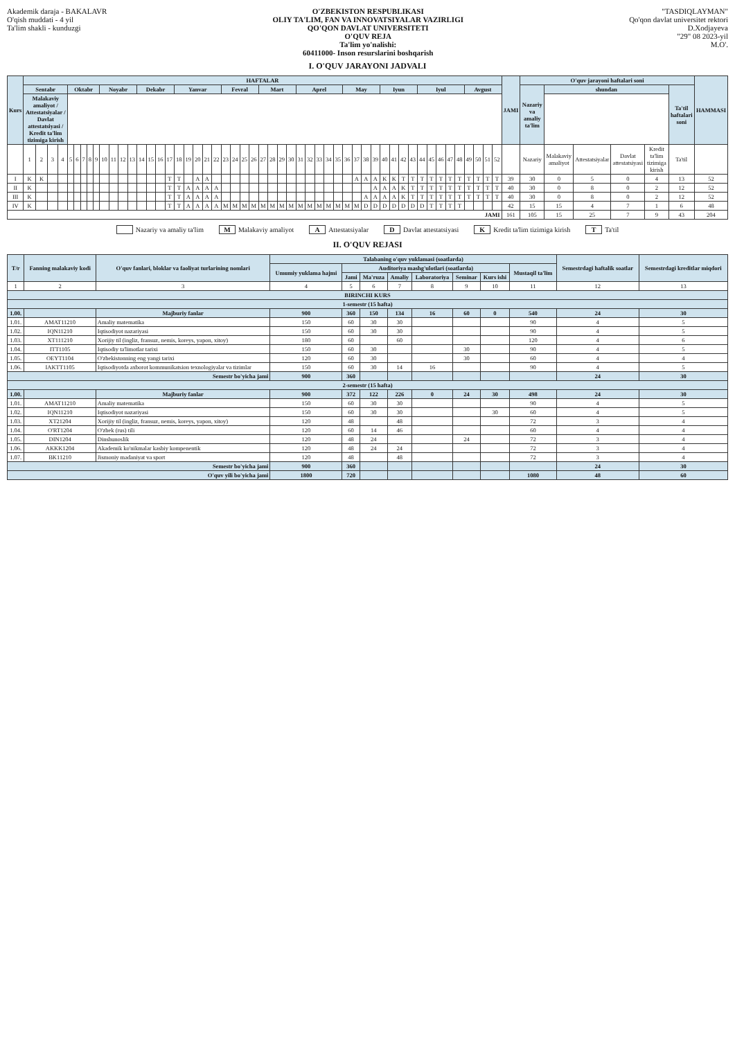Akademik daraja - BAKALAVR
O'qish muddati - 4 yil
Ta'lim shakli - kunduzgi
O'ZBEKISTON RESPUBLIKASI
OLIY TA'LIM, FAN VA INNOVATSIYALAR VAZIRLIGI
QO'QON DAVLAT UNIVERSITETI
O'QUV REJA
Ta'lim yo'nalishi:
60411000- Inson resurslarini boshqarish
"TASDIQLAYMAN"
Qo'qon davlat universitet rektori
D.Xodjayeva
"29" 08 2023-yil
M.O'.
I. O'QUV JARAYONI JADVALI
| Kurs | HAFTALAR | | | | | | | | | | | | | | | | | | | | | | | | | | | | | | | | | | | | | | | | | | | | | | | | | | | | JAMI | O'quv jarayoni haftalari soni | | | | | | HAMMASI |
| --- | --- | --- | --- | --- | --- | --- | --- | --- | --- | --- | --- | --- | --- | --- | --- | --- | --- | --- | --- | --- | --- | --- | --- | --- | --- | --- | --- | --- | --- | --- | --- | --- | --- | --- | --- | --- | --- | --- | --- | --- | --- | --- | --- | --- | --- | --- | --- | --- | --- | --- | --- | --- | --- | --- | --- | --- | --- | --- | --- | --- |
| | Sentabr | | | | Oktabr | | | | | Noyabr | | | | Dekabr | | | | Yanvar | | | | | Fevral | | | | Mart | | | | Aprel | | | | | May | | | | Iyun | | | | Iyul | | | | | Avgust | | | | | Nazariy va amaliy ta'lim | shundan | | | | Ta'til haftalari soni | |
| | Malakaviy amaliyot / Attestatsiyalar / Davlat attestatsiyasi / Kredit ta'lim tizimiga kirish | | | | | | | | | | | | | | | | | | | | | | | | | | | | | | | | | | | | | | | | | | | | | | | | | | | | | | | | | | | |
| | 1 | 2 | 3 | 4 | 5 | 6 | 7 | 8 | 9 | 10 | 11 | 12 | 13 | 14 | 15 | 16 | 17 | 18 | 19 | 20 | 21 | 22 | 23 | 24 | 25 | 26 | 27 | 28 | 29 | 30 | 31 | 32 | 33 | 34 | 35 | 36 | 37 | 38 | 39 | 40 | 41 | 42 | 43 | 44 | 45 | 46 | 47 | 48 | 49 | 50 | 51 | 52 | | Nazariy | Malakaviy amaliyot | Attestatsiyalar | Davlat attestatsiyasi | Kredit ta'lim tizimiga kirish | Ta'til | |
| I | K | K | | | | | | | | | | | | | | | T | T | | A | A | | | | | | | | | | | | | | | | A | A | A | K | K | T | T | T | T | T | T | T | T | T | T | T | 39 | 30 | 0 | 5 | 0 | 4 | 13 | 52 |
| II | K | | | | | | | | | | | | | | | | T | T | A | A | A | A | | | | | | | | | | | | | | | | | A | A | A | K | T | T | T | T | T | T | T | T | T | T | 40 | 30 | 0 | 8 | 0 | 2 | 12 | 52 |
| III | K | | | | | | | | | | | | | | | | T | T | A | A | A | A | | | | | | | | | | | | | | | | A | A | A | A | K | T | T | T | T | T | T | T | T | T | T | 40 | 30 | 0 | 8 | 0 | 2 | 12 | 52 |
| IV | K | | | | | | | | | | | | | | | | T | T | A | A | A | A | M | M | M | M | M | M | M | M | M | M | M | M | M | M | M | D | D | D | D | D | D | D | T | T | T | T | | | | | 42 | 15 | 15 | 4 | 7 | 1 | 6 | 48 |
| JAMI | | | | | | | | | | | | | | | | | | | | | | | | | | | | | | | | | | | | | | | | | | | | | | | | | | | | | 161 | 105 | 15 | 25 | 7 | 9 | 43 | 204 |
Nazariy va amaliy ta'lim M Malakaviy amaliyot A Attestatsiyalar D Davlat attestatsiyasi K Kredit ta'lim tizimiga kirish T Ta'til
II. O'QUV REJASI
| T/r | Fanning malakaviy kodi | O'quv fanlari, bloklar va faoliyat turlarining nomlari | Talabaning o'quv yuklamasi (soatlarda) | | | | | | | | Semestrdagi haftalik soatlar | Semestrdagi kreditlar miqdori |
| --- | --- | --- | --- | --- | --- | --- | --- | --- | --- | --- | --- | --- |
| | | | Umumiy yuklama hajmi | Auditoriya mashg'ulotlari (soatlarda) | | | | | | Mustaqil ta'lim | | |
| | | | | Jami | Ma'ruza | Amaliy | Laboratoriya | Seminar | Kurs ishi | | | |
| 1 | 2 | 3 | 4 | 5 | 6 | 7 | 8 | 9 | 10 | 11 | 12 | 13 |
| BIRINCHI KURS | | | | | | | | | | | | |
| 1-semestr (15 hafta) | | | | | | | | | | | | |
| 1.00. | | Majburiy fanlar | 900 | 360 | 150 | 134 | 16 | 60 | 0 | 540 | 24 | 30 |
| 1.01. | AMAT11210 | Amaliy matematika | 150 | 60 | 30 | 30 | | | | 90 | 4 | 5 |
| 1.02. | IQN11210 | Iqtisodiyot nazariyasi | 150 | 60 | 30 | 30 | | | | 90 | 4 | 5 |
| 1.03. | XT111210 | Xorijiy til (ingliz, fransuz, nemis, koreys, yapon, xitoy) | 180 | 60 | | 60 | | | | 120 | 4 | 6 |
| 1.04. | ITT1105 | Iqtisodiy ta'limotlar tarixi | 150 | 60 | 30 | | | 30 | | 90 | 4 | 5 |
| 1.05. | OEYT1104 | O'zbekistonning eng yangi tarixi | 120 | 60 | 30 | | | 30 | | 60 | 4 | 4 |
| 1.06. | IAKTT1105 | Iqtisodiyotda axborot kommunikatsion texnologiyalar va tizimlar | 150 | 60 | 30 | 14 | 16 | | | 90 | 4 | 5 |
| Semestr bo'yicha jami | | | 900 | 360 | | | | | | | 24 | 30 |
| 2-semestr (15 hafta) | | | | | | | | | | | | |
| 1.00. | | Majburiy fanlar | 900 | 372 | 122 | 226 | 0 | 24 | 30 | 498 | 24 | 30 |
| 1.01. | AMAT11210 | Amaliy matematika | 150 | 60 | 30 | 30 | | | | 90 | 4 | 5 |
| 1.02. | IQN11210 | Iqtisodiyot nazariyasi | 150 | 60 | 30 | 30 | | | 30 | 60 | 4 | 5 |
| 1.03. | XT21204 | Xorijiy til (ingliz, fransuz, nemis, koreys, yapon, xitoy) | 120 | 48 | | 48 | | | | 72 | 3 | 4 |
| 1.04. | O'RT1204 | O'zbek (rus) tili | 120 | 60 | 14 | 46 | | | | 60 | 4 | 4 |
| 1.05. | DIN1204 | Dinshunoslik | 120 | 48 | 24 | | | 24 | | 72 | 3 | 4 |
| 1.06. | AKKK1204 | Akademik ko'nikmalar kasbiy kompenentik | 120 | 48 | 24 | 24 | | | | 72 | 3 | 4 |
| 1.07. | BK11210 | Jismoniy madaniyat va sport | 120 | 48 | | 48 | | | | 72 | 3 | 4 |
| Semestr bo'yicha jami | | | 900 | 360 | | | | | | | 24 | 30 |
| O'quv yili bo'yicha jami | | | 1800 | 720 | | | | | | 1080 | 48 | 60 |